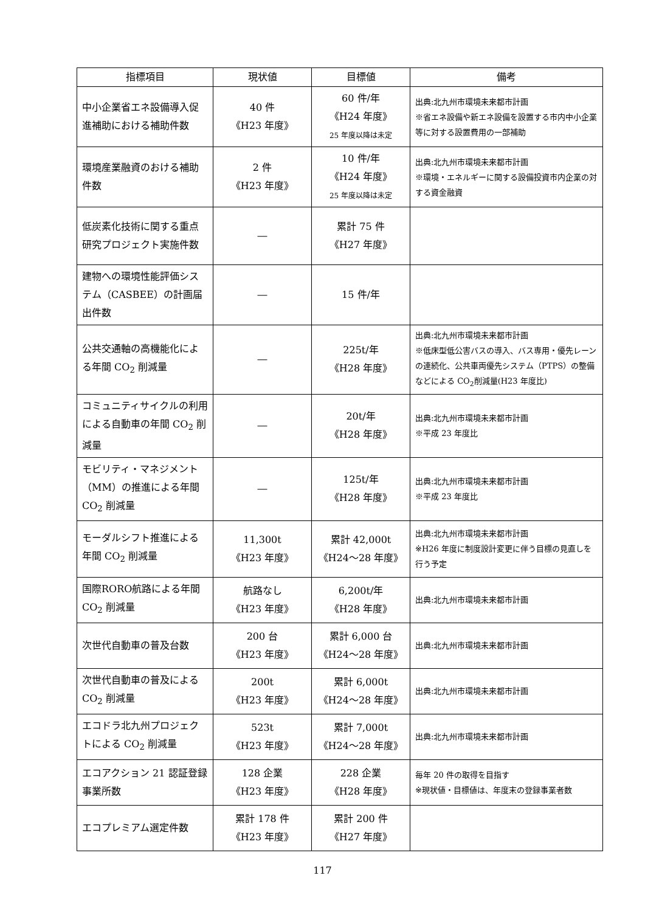| 指標項目 | 現状値 | 目標値 | 備考 |
| --- | --- | --- | --- |
| 中小企業省エネ設備導入促進補助における補助件数 | 40 件 《H23 年度》 | 60 件/年 《H24 年度》 25 年度以降は未定 | 出典:北九州市環境未来都市計画 ※省エネ設備や新エネ設備を設置する市内中小企業等に対する設置費用の一部補助 |
| 環境産業融資のおける補助件数 | 2 件 《H23 年度》 | 10 件/年 《H24 年度》 25 年度以降は未定 | 出典:北九州市環境未来都市計画 ※環境・エネルギーに関する設備投資市内企業の対する資金融資 |
| 低炭素化技術に関する重点研究プロジェクト実施件数 | ― | 累計 75 件 《H27 年度》 | |
| 建物への環境性能評価システム（CASBEE）の計画届出件数 | ― | 15 件/年 | |
| 公共交通軸の高機能化による年間 CO<sub>2</sub> 削減量 | ― | 225t/年 《H28 年度》 | 出典:北九州市環境未来都市計画 ※低床型低公害バスの導入、バス専用・優先レーンの連続化、公共車両優先システム（PTPS）の整備などによる CO<sub>2</sub>削減量(H23 年度比) |
| コミュニティサイクルの利用による自動車の年間 CO<sub>2</sub> 削減量 | ― | 20t/年 《H28 年度》 | 出典:北九州市環境未来都市計画 ※平成 23 年度比 |
| モビリティ・マネジメント（MM）の推進による年間 CO<sub>2</sub> 削減量 | ― | 125t/年 《H28 年度》 | 出典:北九州市環境未来都市計画 ※平成 23 年度比 |
| モーダルシフト推進による年間 CO<sub>2</sub> 削減量 | 11,300t 《H23 年度》 | 累計 42,000t 《H24～28 年度》 | 出典:北九州市環境未来都市計画 ※H26 年度に制度設計変更に伴う目標の見直しを行う予定 |
| 国際RORO航路による年間 CO<sub>2</sub> 削減量 | 航路なし 《H23 年度》 | 6,200t/年 《H28 年度》 | 出典:北九州市環境未来都市計画 |
| 次世代自動車の普及台数 | 200 台 《H23 年度》 | 累計 6,000 台 《H24～28 年度》 | 出典:北九州市環境未来都市計画 |
| 次世代自動車の普及による CO<sub>2</sub> 削減量 | 200t 《H23 年度》 | 累計 6,000t 《H24～28 年度》 | 出典:北九州市環境未来都市計画 |
| エコドラ北九州プロジェクトによる CO<sub>2</sub> 削減量 | 523t 《H23 年度》 | 累計 7,000t 《H24～28 年度》 | 出典:北九州市環境未来都市計画 |
| エコアクション 21 認証登録事業所数 | 128 企業 《H23 年度》 | 228 企業 《H28 年度》 | 毎年 20 件の取得を目指す ※現状値・目標値は、年度末の登録事業者数 |
| エコプレミアム選定件数 | 累計 178 件 《H23 年度》 | 累計 200 件 《H27 年度》 | |
117